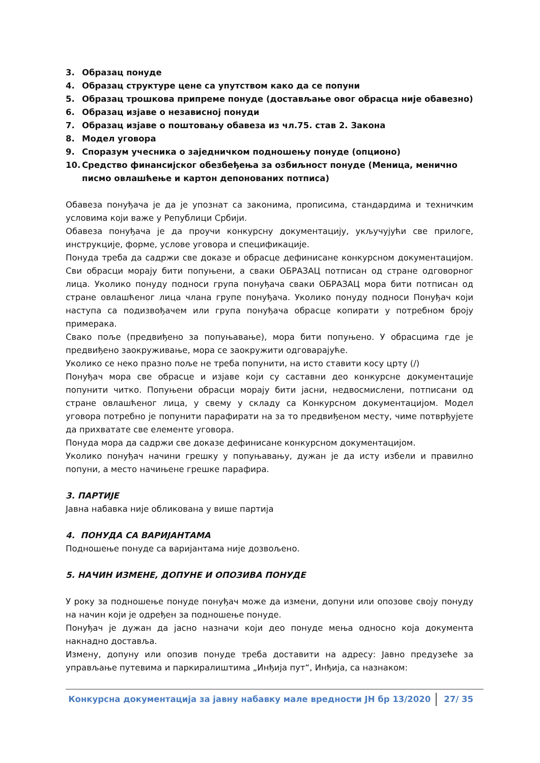3. Образац понуде
4. Образац структуре цене са упутством како да се попуни
5. Образац трошкова припреме понуде (достављање овог обрасца није обавезно)
6. Образац изјаве о независној понуди
7. Образац изјаве о поштовању обавеза из чл.75. став 2. Закона
8. Модел уговора
9. Споразум учесника о заједничком подношењу понуде (опционо)
10. Средство финансијског обезбеђења за озбиљност понуде (Меница, менично писмо овлашћење и картон депонованих потписа)
Обавеза понуђача је да је упознат са законима, прописима, стандардима и техничким условима који важе у Републици Србији.
Обавеза понуђача је да проучи конкурсну документацију, укључујући све прилоге, инструкције, форме, услове уговора и спецификације.
Понуда треба да садржи све доказе и обрасце дефинисане конкурсном документацијом. Сви обрасци морају бити попуњени, а сваки ОБРАЗАЦ потписан од стране одговорног лица. Уколико понуду подноси група понуђача сваки ОБРАЗАЦ мора бити потписан од стране овлашћеног лица члана групе понуђача. Уколико понуду подноси Понуђач који наступа са подизвођачем или група понуђача обрасце копирати у потребном броју примерака.
Свако поље (предвиђено за попуњавање), мора бити попуњено. У обрасцима где је предвиђено заокруживање, мора се заокружити одговарајуће.
Уколико се неко празно поље не треба попунити, на исто ставити косу црту (/)
Понуђач мора све обрасце и изјаве који су саставни део конкурсне документације попунити читко. Попуњени обрасци морају бити јасни, недвосмислени, потписани од стране овлашћеног лица, у свему у складу са Конкурсном документацијом. Модел уговора потребно је попунити парафирати на за то предвиђеном месту, чиме потврђујете да прихватате све елементе уговора.
Понуда мора да садржи све доказе дефинисане конкурсном документацијом.
Уколико понуђач начини грешку у попуњавању, дужан је да исту избели и правилно попуни, а место начињене грешке парафира.
3. ПАРТИЈЕ
Јавна набавка није обликована у више партија
4. ПОНУДА СА ВАРИЈАНТАМА
Подношење понуде са варијантама није дозвољено.
5. НАЧИН ИЗМЕНЕ, ДОПУНЕ И ОПОЗИВА ПОНУДЕ
У року за подношење понуде понуђач може да измени, допуни или опозове своју понуду на начин који је одређен за подношење понуде.
Понуђач је дужан да јасно назначи који део понуде мења односно која документа накнадно доставља.
Измену, допуну или опозив понуде треба доставити на адресу: Јавно предузеће за управљање путевима и паркиралиштима „Инђија пут“, Инђија, са назнаком:
Конкурсна документација за јавну набавку мале вредности ЈН бр 13/2020 27/ 35